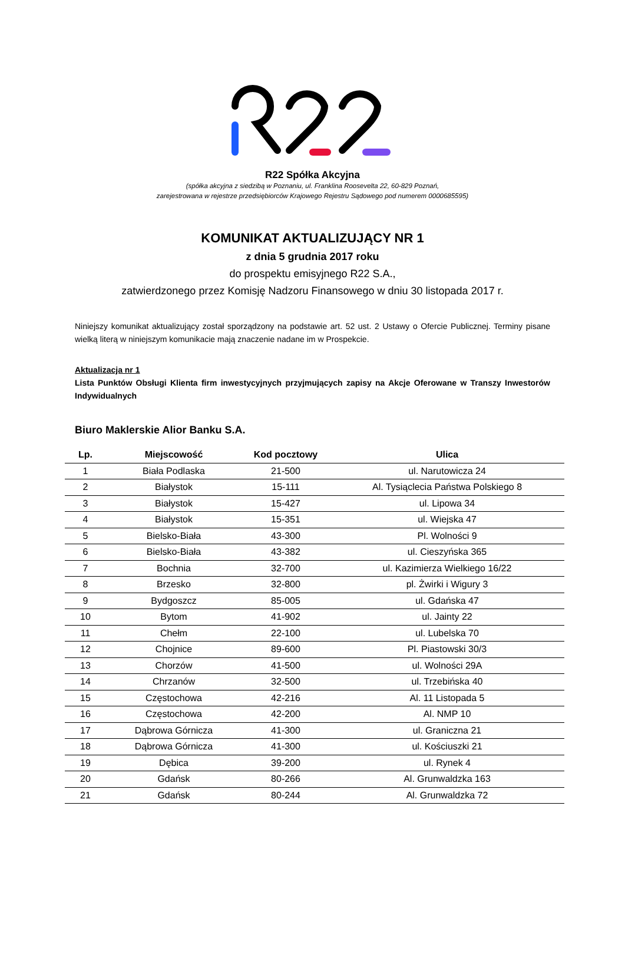R22 Spółka Akcyjna
(spółka akcyjna z siedzibą w Poznaniu, ul. Franklina Roosevelta 22, 60-829 Poznań,
zarejestrowana w rejestrze przedsiębiorców Krajowego Rejestru Sądowego pod numerem 0000685595)
KOMUNIKAT AKTUALIZUJĄCY NR 1
z dnia 5 grudnia 2017 roku
do prospektu emisyjnego R22 S.A.,
zatwierdzonego przez Komisję Nadzoru Finansowego w dniu 30 listopada 2017 r.
Niniejszy komunikat aktualizujący został sporządzony na podstawie art. 52 ust. 2 Ustawy o Ofercie Publicznej. Terminy pisane wielką literą w niniejszym komunikacie mają znaczenie nadane im w Prospekcie.
Aktualizacja nr 1
Lista Punktów Obsługi Klienta firm inwestycyjnych przyjmujących zapisy na Akcje Oferowane w Transzy Inwestorów Indywidualnych
Biuro Maklerskie Alior Banku S.A.
| Lp. | Miejscowość | Kod pocztowy | Ulica |
| --- | --- | --- | --- |
| 1 | Biała Podlaska | 21-500 | ul. Narutowicza 24 |
| 2 | Białystok | 15-111 | Al. Tysiąclecia Państwa Polskiego 8 |
| 3 | Białystok | 15-427 | ul. Lipowa 34 |
| 4 | Białystok | 15-351 | ul. Wiejska 47 |
| 5 | Bielsko-Biała | 43-300 | Pl. Wolności 9 |
| 6 | Bielsko-Biała | 43-382 | ul. Cieszyńska 365 |
| 7 | Bochnia | 32-700 | ul. Kazimierza Wielkiego 16/22 |
| 8 | Brzesko | 32-800 | pl. Żwirki i Wigury 3 |
| 9 | Bydgoszcz | 85-005 | ul. Gdańska 47 |
| 10 | Bytom | 41-902 | ul. Jainty 22 |
| 11 | Chełm | 22-100 | ul. Lubelska 70 |
| 12 | Chojnice | 89-600 | Pl. Piastowski 30/3 |
| 13 | Chorzów | 41-500 | ul. Wolności 29A |
| 14 | Chrzanów | 32-500 | ul. Trzebińska 40 |
| 15 | Częstochowa | 42-216 | Al. 11 Listopada 5 |
| 16 | Częstochowa | 42-200 | Al. NMP 10 |
| 17 | Dąbrowa Górnicza | 41-300 | ul. Graniczna 21 |
| 18 | Dąbrowa Górnicza | 41-300 | ul. Kościuszki 21 |
| 19 | Dębica | 39-200 | ul. Rynek 4 |
| 20 | Gdańsk | 80-266 | Al. Grunwaldzka 163 |
| 21 | Gdańsk | 80-244 | Al. Grunwaldzka 72 |